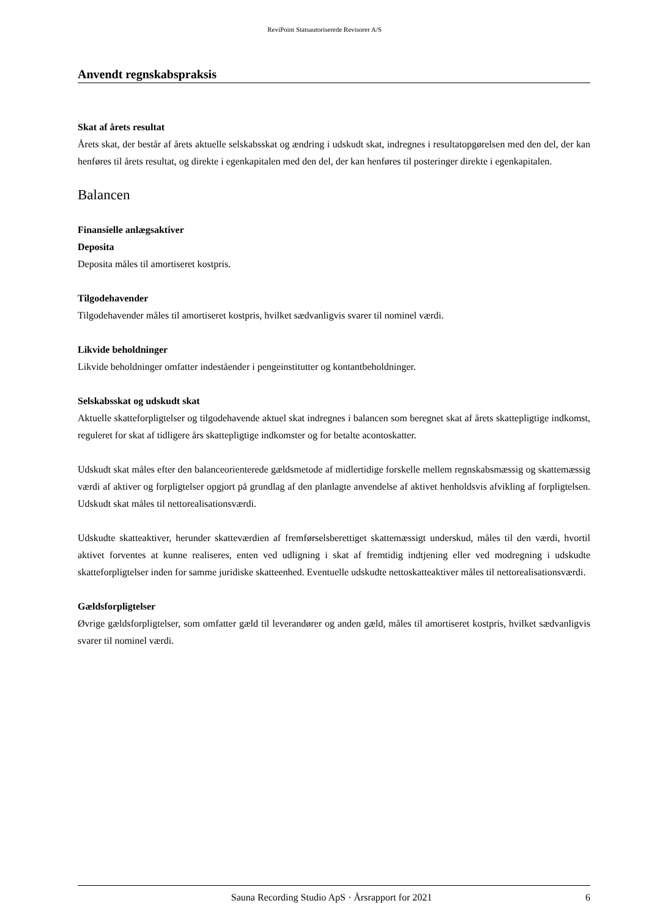ReviPoint Statsautoriserede Revisorer A/S
Anvendt regnskabspraksis
Skat af årets resultat
Årets skat, der består af årets aktuelle selskabsskat og ændring i udskudt skat, indregnes i resultatopgørelsen med den del, der kan henføres til årets resultat, og direkte i egenkapitalen med den del, der kan henføres til posteringer direkte i egenkapitalen.
Balancen
Finansielle anlægsaktiver
Deposita
Deposita måles til amortiseret kostpris.
Tilgodehavender
Tilgodehavender måles til amortiseret kostpris, hvilket sædvanligvis svarer til nominel værdi.
Likvide beholdninger
Likvide beholdninger omfatter indeståender i pengeinstitutter og kontantbeholdninger.
Selskabsskat og udskudt skat
Aktuelle skatteforpligtelser og tilgodehavende aktuel skat indregnes i balancen som beregnet skat af årets skattepligtige indkomst, reguleret for skat af tidligere års skattepligtige indkomster og for betalte acontoskatter.
Udskudt skat måles efter den balanceorienterede gældsmetode af midlertidige forskelle mellem regnskabsmæssig og skattemæssig værdi af aktiver og forpligtelser opgjort på grundlag af den planlagte anvendelse af aktivet henholdsvis afvikling af forpligtelsen. Udskudt skat måles til nettorealisationsværdi.
Udskudte skatteaktiver, herunder skatteværdien af fremførselsberettiget skattemæssigt underskud, måles til den værdi, hvortil aktivet forventes at kunne realiseres, enten ved udligning i skat af fremtidig indtjening eller ved modregning i udskudte skatteforpligtelser inden for samme juridiske skatteenhed. Eventuelle udskudte nettoskatteaktiver måles til nettorealisationsværdi.
Gældsforpligtelser
Øvrige gældsforpligtelser, som omfatter gæld til leverandører og anden gæld, måles til amortiseret kostpris, hvilket sædvanligvis svarer til nominel værdi.
Sauna Recording Studio ApS · Årsrapport for 2021 6